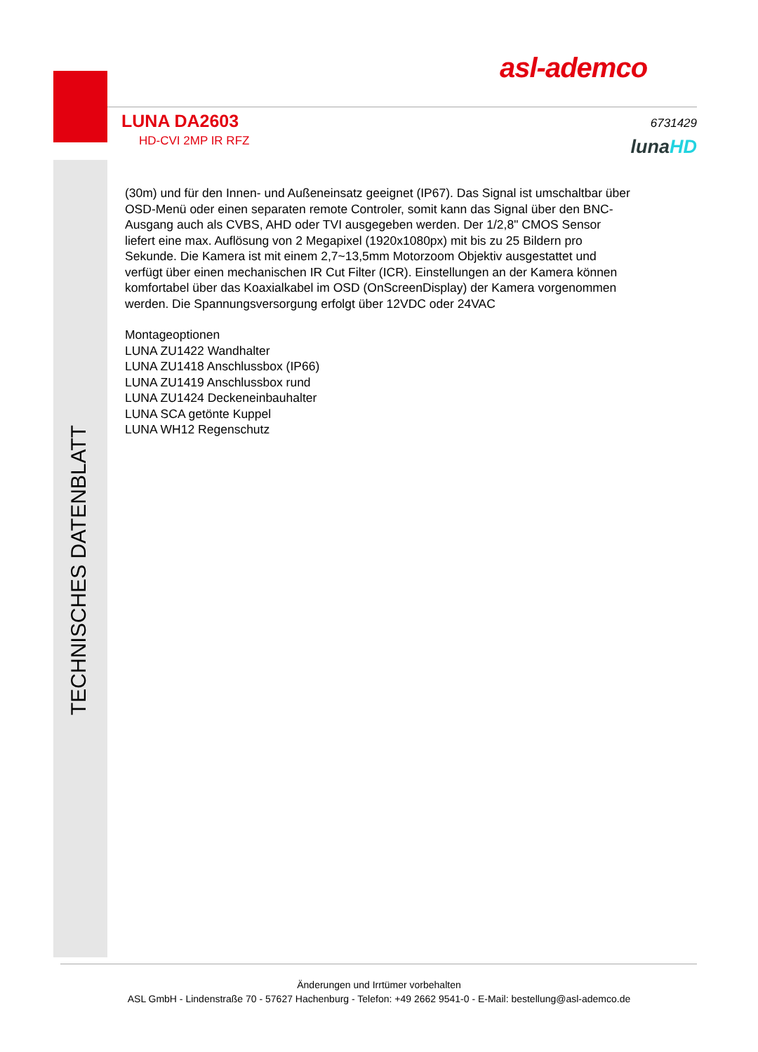asl-ademco
LUNA DA2603
HD-CVI 2MP IR RFZ
6731429
lunaHD
TECHNISCHES DATENBLATT
(30m) und für den Innen- und Außeneinsatz geeignet (IP67). Das Signal ist umschaltbar über OSD-Menü oder einen separaten remote Controler, somit kann das Signal über den BNC-Ausgang auch als CVBS, AHD oder TVI ausgegeben werden. Der 1/2,8" CMOS Sensor liefert eine max. Auflösung von 2 Megapixel (1920x1080px) mit bis zu 25 Bildern pro Sekunde. Die Kamera ist mit einem 2,7~13,5mm Motorzoom Objektiv ausgestattet und verfügt über einen mechanischen IR Cut Filter (ICR). Einstellungen an der Kamera können komfortabel über das Koaxialkabel im OSD (OnScreenDisplay) der Kamera vorgenommen werden. Die Spannungsversorgung erfolgt über 12VDC oder 24VAC
Montageoptionen
LUNA ZU1422 Wandhalter
LUNA ZU1418 Anschlussbox (IP66)
LUNA ZU1419 Anschlussbox rund
LUNA ZU1424 Deckeneinbauhalter
LUNA SCA getönte Kuppel
LUNA WH12 Regenschutz
Änderungen und Irrtümer vorbehalten
ASL GmbH - Lindenstraße 70 - 57627 Hachenburg - Telefon: +49 2662 9541-0 - E-Mail: bestellung@asl-ademco.de